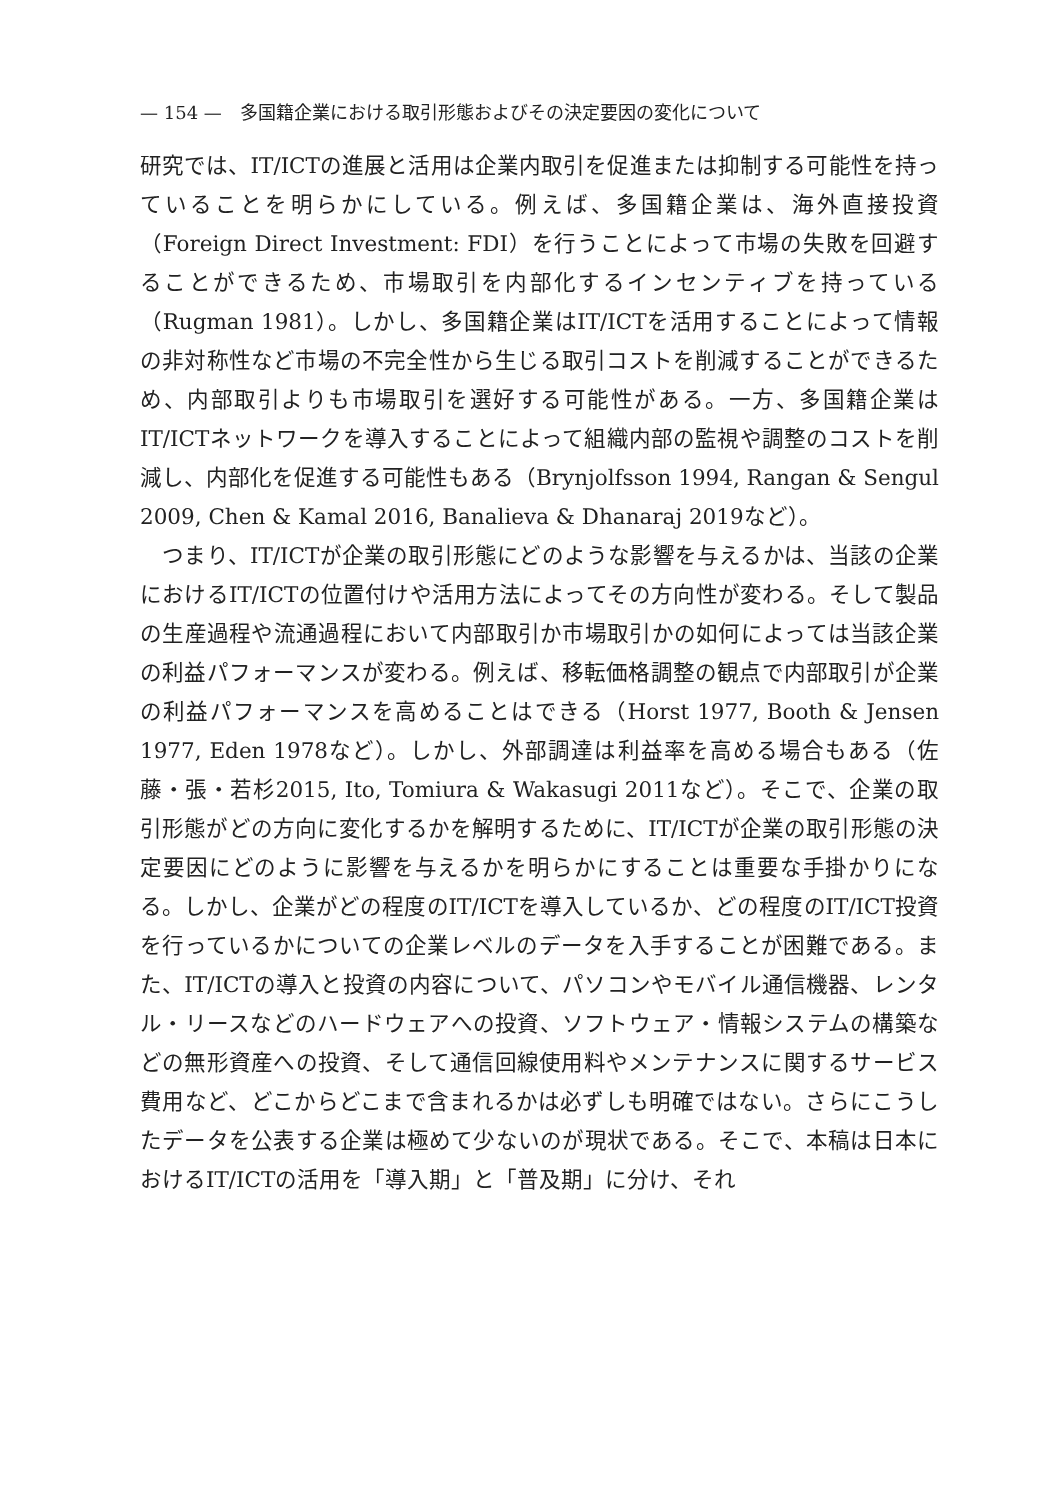— 154 —　多国籍企業における取引形態およびその決定要因の変化について
研究では、IT/ICTの進展と活用は企業内取引を促進または抑制する可能性を持っていることを明らかにしている。例えば、多国籍企業は、海外直接投資（Foreign Direct Investment: FDI）を行うことによって市場の失敗を回避することができるため、市場取引を内部化するインセンティブを持っている（Rugman 1981）。しかし、多国籍企業はIT/ICTを活用することによって情報の非対称性など市場の不完全性から生じる取引コストを削減することができるため、内部取引よりも市場取引を選好する可能性がある。一方、多国籍企業はIT/ICTネットワークを導入することによって組織内部の監視や調整のコストを削減し、内部化を促進する可能性もある（Brynjolfsson 1994, Rangan & Sengul 2009, Chen & Kamal 2016, Banalieva & Dhanaraj 2019など）。
　つまり、IT/ICTが企業の取引形態にどのような影響を与えるかは、当該の企業におけるIT/ICTの位置付けや活用方法によってその方向性が変わる。そして製品の生産過程や流通過程において内部取引か市場取引かの如何によっては当該企業の利益パフォーマンスが変わる。例えば、移転価格調整の観点で内部取引が企業の利益パフォーマンスを高めることはできる（Horst 1977, Booth & Jensen 1977, Eden 1978など）。しかし、外部調達は利益率を高める場合もある（佐藤・張・若杉2015, Ito, Tomiura & Wakasugi 2011など）。そこで、企業の取引形態がどの方向に変化するかを解明するために、IT/ICTが企業の取引形態の決定要因にどのように影響を与えるかを明らかにすることは重要な手掛かりになる。しかし、企業がどの程度のIT/ICTを導入しているか、どの程度のIT/ICT投資を行っているかについての企業レベルのデータを入手することが困難である。また、IT/ICTの導入と投資の内容について、パソコンやモバイル通信機器、レンタル・リースなどのハードウェアへの投資、ソフトウェア・情報システムの構築などの無形資産への投資、そして通信回線使用料やメンテナンスに関するサービス費用など、どこからどこまで含まれるかは必ずしも明確ではない。さらにこうしたデータを公表する企業は極めて少ないのが現状である。そこで、本稿は日本におけるIT/ICTの活用を「導入期」と「普及期」に分け、それ